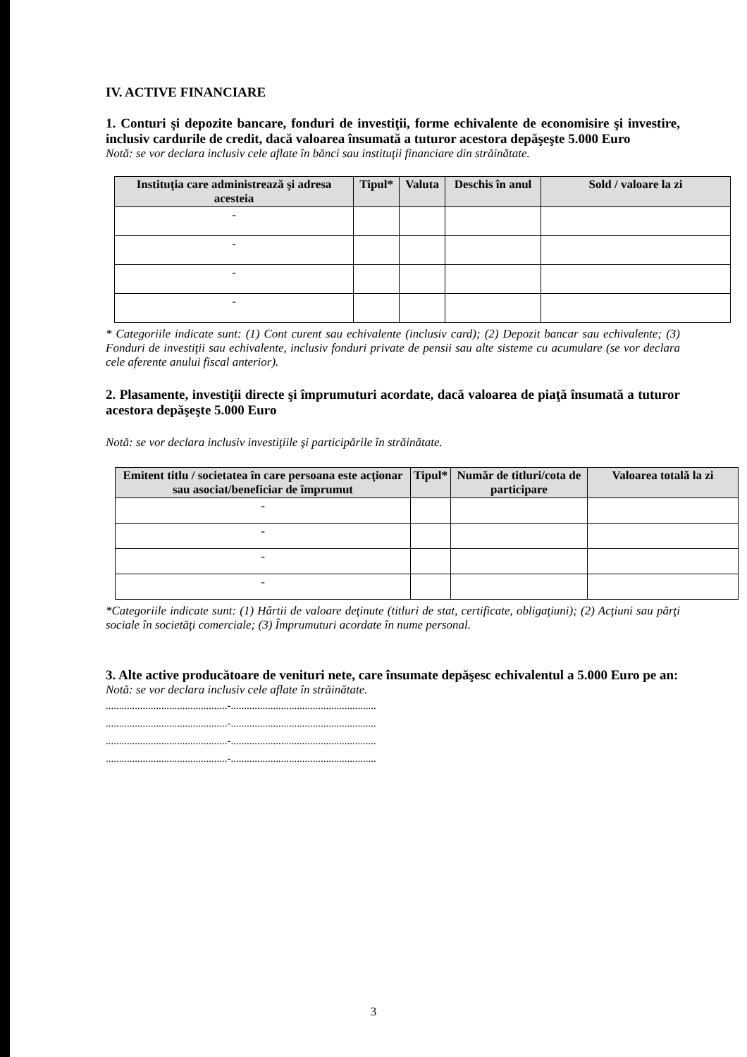IV. ACTIVE FINANCIARE
1. Conturi şi depozite bancare, fonduri de investiţii, forme echivalente de economisire şi investire, inclusiv cardurile de credit, dacă valoarea însumată a tuturor acestora depăşeşte 5.000 Euro
Notă: se vor declara inclusiv cele aflate în bănci sau instituţii financiare din străinătate.
| Instituţia care administrează şi adresa acesteia | Tipul* | Valuta | Deschis în anul | Sold / valoare la zi |
| --- | --- | --- | --- | --- |
| - | | | | |
| - | | | | |
| - | | | | |
| - | | | | |
* Categoriile indicate sunt: (1) Cont curent sau echivalente (inclusiv card); (2) Depozit bancar sau echivalente; (3) Fonduri de investiţii sau echivalente, inclusiv fonduri private de pensii sau alte sisteme cu acumulare (se vor declara cele aferente anului fiscal anterior).
2. Plasamente, investiţii directe şi împrumuturi acordate, dacă valoarea de piaţă însumată a tuturor acestora depăşeşte 5.000 Euro
Notă: se vor declara inclusiv investiţiile şi participările în străinătate.
| Emitent titlu / societatea în care persoana este acţionar sau asociat/beneficiar de împrumut | Tipul* | Număr de titluri/cota de participare | Valoarea totală la zi |
| --- | --- | --- | --- |
| - | | | |
| - | | | |
| - | | | |
| - | | | |
*Categoriile indicate sunt: (1) Hârtii de valoare deţinute (titluri de stat, certificate, obligaţiuni); (2) Acţiuni sau părţi sociale în societăţi comerciale; (3) Împrumuturi acordate în nume personal.
3. Alte active producătoare de venituri nete, care însumate depăşesc echivalentul a 5.000 Euro pe an:
Notă: se vor declara inclusiv cele aflate în străinătate.
..............................................-.......................................................
..............................................-.......................................................
..............................................-.......................................................
..............................................-.......................................................
3